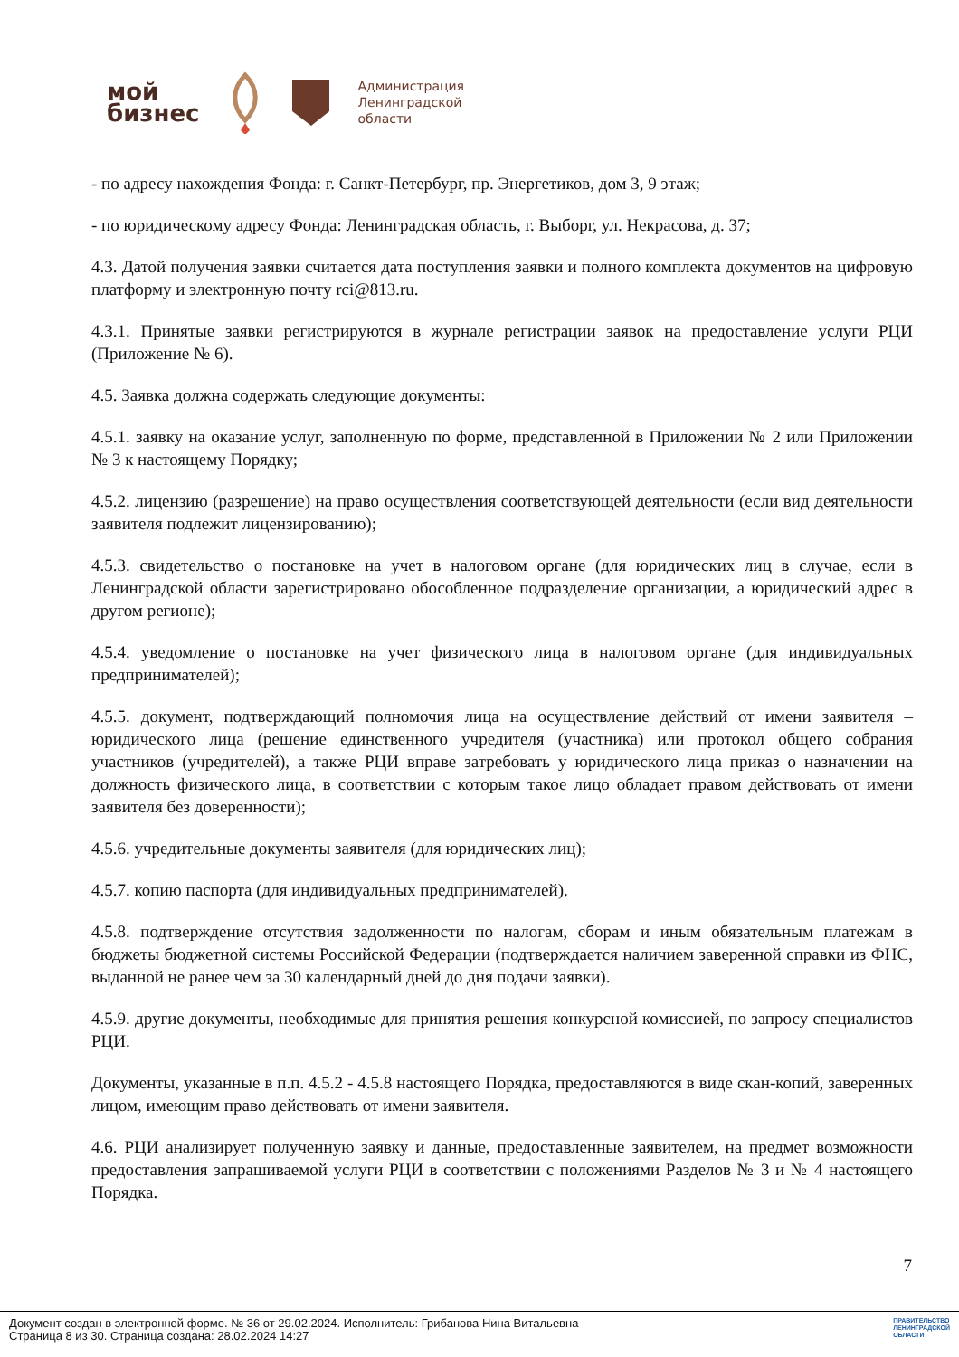мой
бизнес
Администрация
Ленинградской
области
- по адресу нахождения Фонда: г. Санкт-Петербург, пр. Энергетиков, дом 3, 9 этаж;
- по юридическому адресу Фонда: Ленинградская область, г. Выборг, ул. Некрасова, д. 37;
4.3. Датой получения заявки считается дата поступления заявки и полного комплекта документов на цифровую платформу и электронную почту rci@813.ru.
4.3.1. Принятые заявки регистрируются в журнале регистрации заявок на предоставление услуги РЦИ (Приложение № 6).
4.5. Заявка должна содержать следующие документы:
4.5.1. заявку на оказание услуг, заполненную по форме, представленной в Приложении № 2 или Приложении № 3 к настоящему Порядку;
4.5.2. лицензию (разрешение) на право осуществления соответствующей деятельности (если вид деятельности заявителя подлежит лицензированию);
4.5.3. свидетельство о постановке на учет в налоговом органе (для юридических лиц в случае, если в Ленинградской области зарегистрировано обособленное подразделение организации, а юридический адрес в другом регионе);
4.5.4. уведомление о постановке на учет физического лица в налоговом органе (для индивидуальных предпринимателей);
4.5.5. документ, подтверждающий полномочия лица на осуществление действий от имени заявителя – юридического лица (решение единственного учредителя (участника) или протокол общего собрания участников (учредителей), а также РЦИ вправе затребовать у юридического лица приказ о назначении на должность физического лица, в соответствии с которым такое лицо обладает правом действовать от имени заявителя без доверенности);
4.5.6. учредительные документы заявителя (для юридических лиц);
4.5.7. копию паспорта (для индивидуальных предпринимателей).
4.5.8. подтверждение отсутствия задолженности по налогам, сборам и иным обязательным платежам в бюджеты бюджетной системы Российской Федерации (подтверждается наличием заверенной справки из ФНС, выданной не ранее чем за 30 календарный дней до дня подачи заявки).
4.5.9. другие документы, необходимые для принятия решения конкурсной комиссией, по запросу специалистов РЦИ.
Документы, указанные в п.п. 4.5.2 - 4.5.8 настоящего Порядка, предоставляются в виде скан-копий, заверенных лицом, имеющим право действовать от имени заявителя.
4.6. РЦИ анализирует полученную заявку и данные, предоставленные заявителем, на предмет возможности предоставления запрашиваемой услуги РЦИ в соответствии с положениями Разделов № 3 и № 4 настоящего Порядка.
7
Документ создан в электронной форме. № 36 от 29.02.2024. Исполнитель: Грибанова Нина Витальевна
Страница 8 из 30. Страница создана: 28.02.2024 14:27
ПРАВИТЕЛЬСТВО
ЛЕНИНГРАДСКОЙ
ОБЛАСТИ